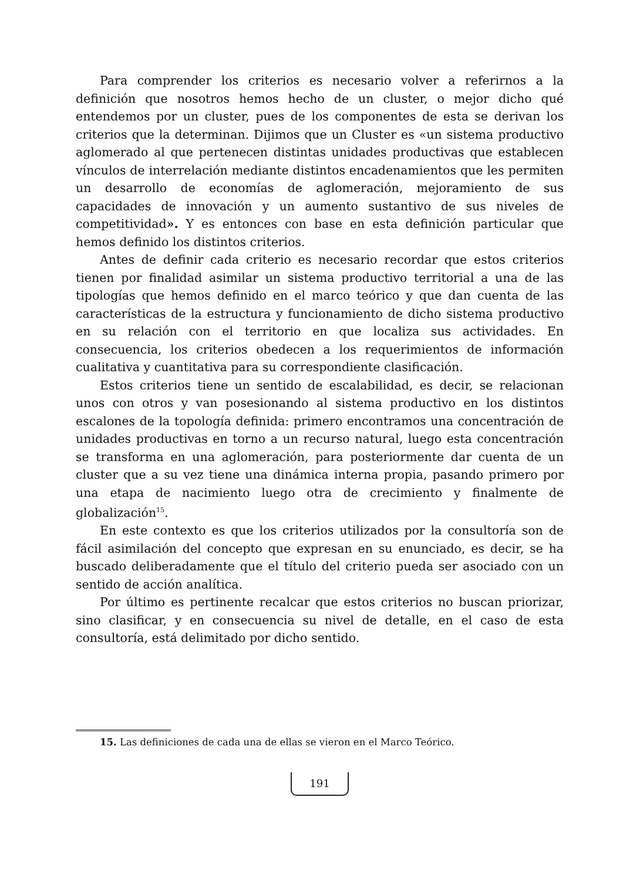Para comprender los criterios es necesario volver a referirnos a la definición que nosotros hemos hecho de un cluster, o mejor dicho qué entendemos por un cluster, pues de los componentes de esta se derivan los criterios que la determinan. Dijimos que un Cluster es «un sistema productivo aglomerado al que pertenecen distintas unidades productivas que establecen vínculos de interrelación mediante distintos encadenamientos que les permiten un desarrollo de economías de aglomeración, mejoramiento de sus capacidades de innovación y un aumento sustantivo de sus niveles de competitividad». Y es entonces con base en esta definición particular que hemos definido los distintos criterios.
Antes de definir cada criterio es necesario recordar que estos criterios tienen por finalidad asimilar un sistema productivo territorial a una de las tipologías que hemos definido en el marco teórico y que dan cuenta de las características de la estructura y funcionamiento de dicho sistema productivo en su relación con el territorio en que localiza sus actividades. En consecuencia, los criterios obedecen a los requerimientos de información cualitativa y cuantitativa para su correspondiente clasificación.
Estos criterios tiene un sentido de escalabilidad, es decir, se relacionan unos con otros y van posesionando al sistema productivo en los distintos escalones de la topología definida: primero encontramos una concentración de unidades productivas en torno a un recurso natural, luego esta concentración se transforma en una aglomeración, para posteriormente dar cuenta de un cluster que a su vez tiene una dinámica interna propia, pasando primero por una etapa de nacimiento luego otra de crecimiento y finalmente de globalización<sup>15</sup>.
En este contexto es que los criterios utilizados por la consultoría son de fácil asimilación del concepto que expresan en su enunciado, es decir, se ha buscado deliberadamente que el título del criterio pueda ser asociado con un sentido de acción analítica.
Por último es pertinente recalcar que estos criterios no buscan priorizar, sino clasificar, y en consecuencia su nivel de detalle, en el caso de esta consultoría, está delimitado por dicho sentido.
15. Las definiciones de cada una de ellas se vieron en el Marco Teórico.
191